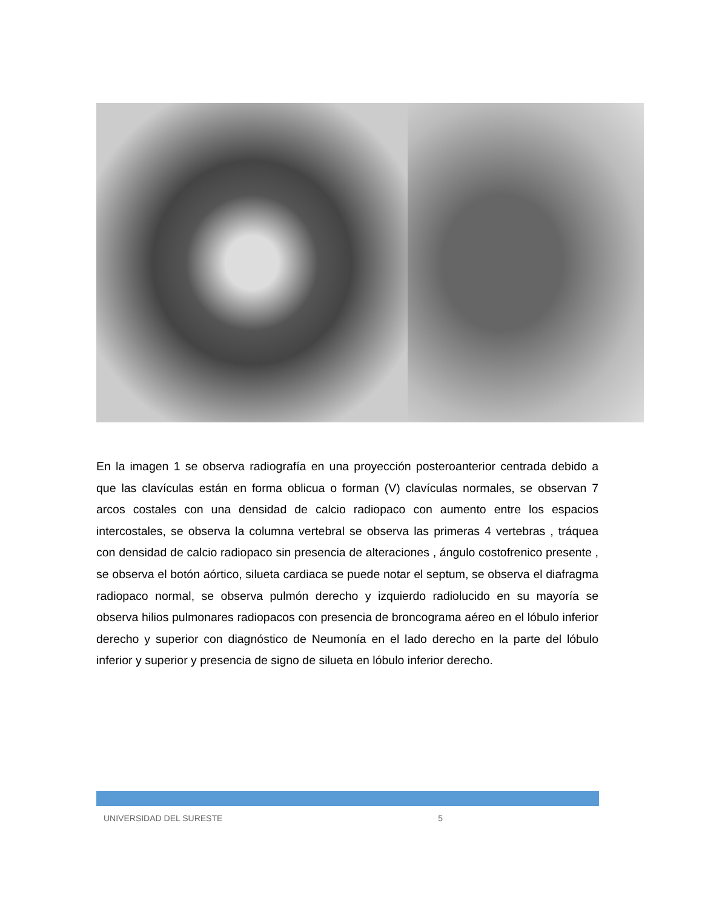En la imagen 1 se observa radiografía en una proyección posteroanterior centrada debido a que las clavículas están en forma oblicua o forman (V) clavículas normales, se observan 7 arcos costales con una densidad de calcio radiopaco con aumento entre los espacios intercostales, se observa la columna vertebral se observa las primeras 4 vertebras , tráquea con densidad de calcio radiopaco sin presencia de alteraciones , ángulo costofrenico presente , se observa el botón aórtico, silueta cardiaca se puede notar el septum, se observa el diafragma radiopaco normal, se observa pulmón derecho y izquierdo radiolucido en su mayoría se observa hilios pulmonares radiopacos con presencia de broncograma aéreo en el lóbulo inferior derecho y superior con diagnóstico de Neumonía en el lado derecho en la parte del lóbulo inferior y superior y presencia de signo de silueta en lóbulo inferior derecho.
UNIVERSIDAD DEL SURESTE 5